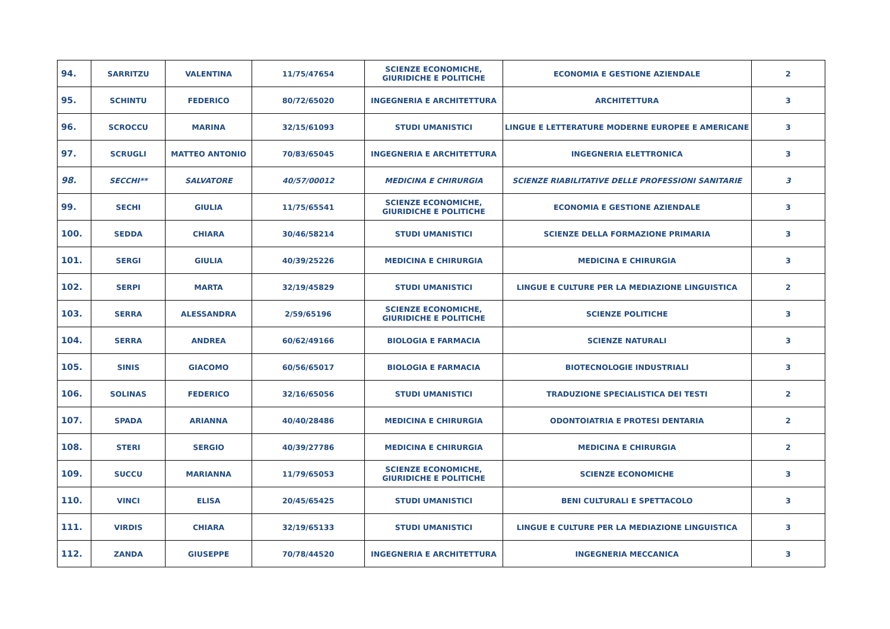| 94. | SARRITZU | VALENTINA | 11/75/47654 | SCIENZE ECONOMICHE, GIURIDICHE E POLITICHE | ECONOMIA E GESTIONE AZIENDALE | 2 |
| 95. | SCHINTU | FEDERICO | 80/72/65020 | INGEGNERIA E ARCHITETTURA | ARCHITETTURA | 3 |
| 96. | SCROCCU | MARINA | 32/15/61093 | STUDI UMANISTICI | LINGUE E LETTERATURE MODERNE EUROPEE E AMERICANE | 3 |
| 97. | SCRUGLI | MATTEO ANTONIO | 70/83/65045 | INGEGNERIA E ARCHITETTURA | INGEGNERIA ELETTRONICA | 3 |
| 98. | SECCHI** | SALVATORE | 40/57/00012 | MEDICINA E CHIRURGIA | SCIENZE RIABILITATIVE DELLE PROFESSIONI SANITARIE | 3 |
| 99. | SECHI | GIULIA | 11/75/65541 | SCIENZE ECONOMICHE, GIURIDICHE E POLITICHE | ECONOMIA E GESTIONE AZIENDALE | 3 |
| 100. | SEDDA | CHIARA | 30/46/58214 | STUDI UMANISTICI | SCIENZE DELLA FORMAZIONE PRIMARIA | 3 |
| 101. | SERGI | GIULIA | 40/39/25226 | MEDICINA E CHIRURGIA | MEDICINA E CHIRURGIA | 3 |
| 102. | SERPI | MARTA | 32/19/45829 | STUDI UMANISTICI | LINGUE E CULTURE PER LA MEDIAZIONE LINGUISTICA | 2 |
| 103. | SERRA | ALESSANDRA | 2/59/65196 | SCIENZE ECONOMICHE, GIURIDICHE E POLITICHE | SCIENZE POLITICHE | 3 |
| 104. | SERRA | ANDREA | 60/62/49166 | BIOLOGIA E FARMACIA | SCIENZE NATURALI | 3 |
| 105. | SINIS | GIACOMO | 60/56/65017 | BIOLOGIA E FARMACIA | BIOTECNOLOGIE INDUSTRIALI | 3 |
| 106. | SOLINAS | FEDERICO | 32/16/65056 | STUDI UMANISTICI | TRADUZIONE SPECIALISTICA DEI TESTI | 2 |
| 107. | SPADA | ARIANNA | 40/40/28486 | MEDICINA E CHIRURGIA | ODONTOIATRIA E PROTESI DENTARIA | 2 |
| 108. | STERI | SERGIO | 40/39/27786 | MEDICINA E CHIRURGIA | MEDICINA E CHIRURGIA | 2 |
| 109. | SUCCU | MARIANNA | 11/79/65053 | SCIENZE ECONOMICHE, GIURIDICHE E POLITICHE | SCIENZE ECONOMICHE | 3 |
| 110. | VINCI | ELISA | 20/45/65425 | STUDI UMANISTICI | BENI CULTURALI E SPETTACOLO | 3 |
| 111. | VIRDIS | CHIARA | 32/19/65133 | STUDI UMANISTICI | LINGUE E CULTURE PER LA MEDIAZIONE LINGUISTICA | 3 |
| 112. | ZANDA | GIUSEPPE | 70/78/44520 | INGEGNERIA E ARCHITETTURA | INGEGNERIA MECCANICA | 3 |